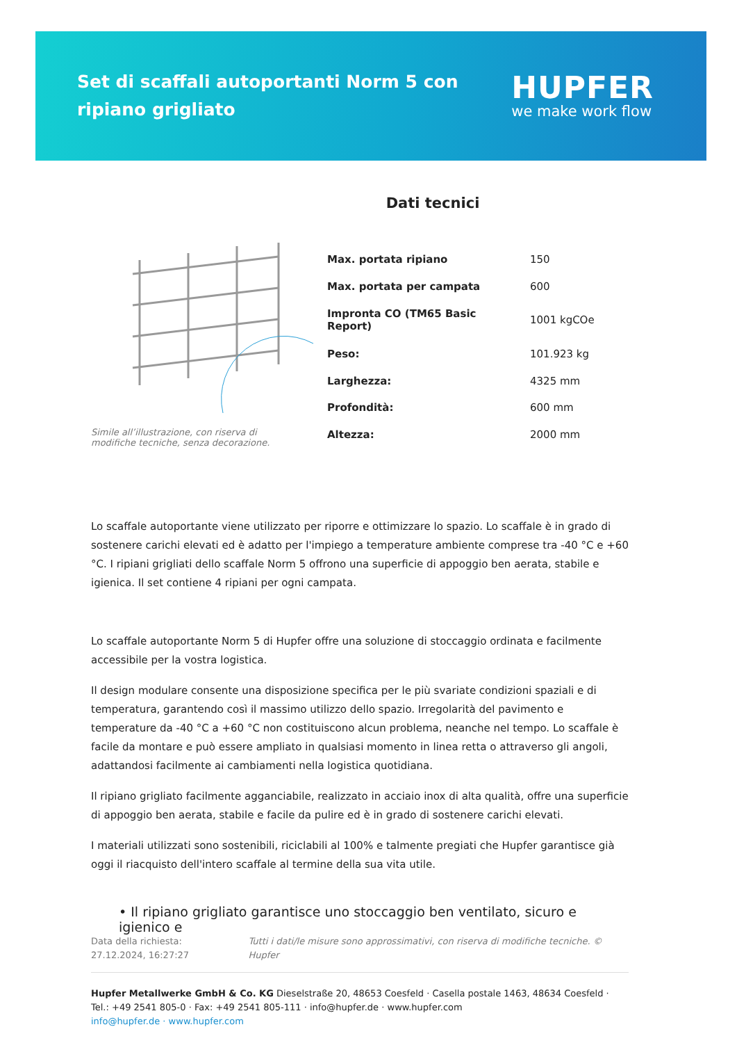Set di scaffali autoportanti Norm 5 con ripiano grigliato
HUPFER
we make work flow
Dati tecnici
Simile all’illustrazione, con riserva di modifiche tecniche, senza decorazione.
| Max. portata ripiano | 150 |
| Max. portata per campata | 600 |
| Impronta CO (TM65 Basic Report) | 1001 kgCOe |
| Peso: | 101.923 kg |
| Larghezza: | 4325 mm |
| Profondità: | 600 mm |
| Altezza: | 2000 mm |
Lo scaffale autoportante viene utilizzato per riporre e ottimizzare lo spazio. Lo scaffale è in grado di sostenere carichi elevati ed è adatto per l'impiego a temperature ambiente comprese tra -40 °C e +60 °C. I ripiani grigliati dello scaffale Norm 5 offrono una superficie di appoggio ben aerata, stabile e igienica. Il set contiene 4 ripiani per ogni campata.
Lo scaffale autoportante Norm 5 di Hupfer offre una soluzione di stoccaggio ordinata e facilmente accessibile per la vostra logistica.
Il design modulare consente una disposizione specifica per le più svariate condizioni spaziali e di temperatura, garantendo così il massimo utilizzo dello spazio. Irregolarità del pavimento e temperature da -40 °C a +60 °C non costituiscono alcun problema, neanche nel tempo. Lo scaffale è facile da montare e può essere ampliato in qualsiasi momento in linea retta o attraverso gli angoli, adattandosi facilmente ai cambiamenti nella logistica quotidiana.
Il ripiano grigliato facilmente agganciabile, realizzato in acciaio inox di alta qualità, offre una superficie di appoggio ben aerata, stabile e facile da pulire ed è in grado di sostenere carichi elevati.
I materiali utilizzati sono sostenibili, riciclabili al 100% e talmente pregiati che Hupfer garantisce già oggi il riacquisto dell'intero scaffale al termine della sua vita utile.
• Il ripiano grigliato garantisce uno stoccaggio ben ventilato, sicuro e igienico e
Data della richiesta: 27.12.2024, 16:27:27
Tutti i dati/le misure sono approssimativi, con riserva di modifiche tecniche. © Hupfer
Hupfer Metallwerke GmbH & Co. KG Dieselstraße 20, 48653 Coesfeld · Casella postale 1463, 48634 Coesfeld · Tel.: +49 2541 805-0 · Fax: +49 2541 805-111 · info@hupfer.de · www.hupfer.com
info@hupfer.de · www.hupfer.com